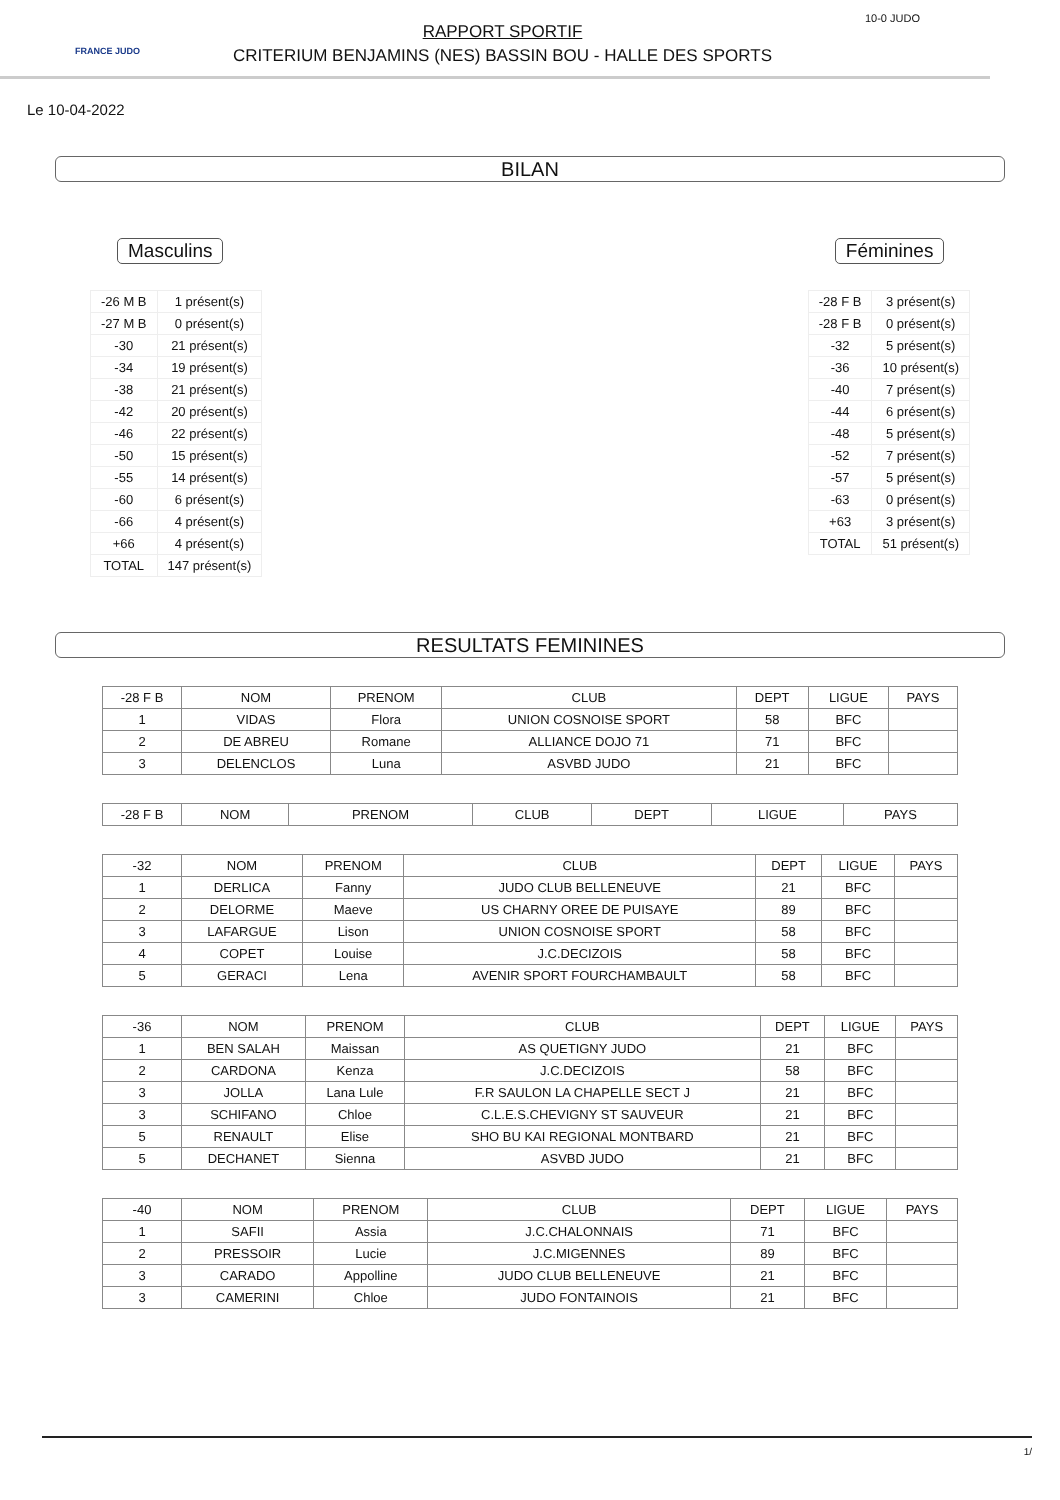FRANCE JUDO
RAPPORT SPORTIF
CRITERIUM BENJAMINS (NES) BASSIN BOU - HALLE DES SPORTS
10-0 JUDO
Le 10-04-2022
BILAN
Masculins
| -26 M B | 1 présent(s) |
| -27 M B | 0 présent(s) |
| -30 | 21 présent(s) |
| -34 | 19 présent(s) |
| -38 | 21 présent(s) |
| -42 | 20 présent(s) |
| -46 | 22 présent(s) |
| -50 | 15 présent(s) |
| -55 | 14 présent(s) |
| -60 | 6 présent(s) |
| -66 | 4 présent(s) |
| +66 | 4 présent(s) |
| TOTAL | 147 présent(s) |
Féminines
| -28 F B | 3 présent(s) |
| -28 F B | 0 présent(s) |
| -32 | 5 présent(s) |
| -36 | 10 présent(s) |
| -40 | 7 présent(s) |
| -44 | 6 présent(s) |
| -48 | 5 présent(s) |
| -52 | 7 présent(s) |
| -57 | 5 présent(s) |
| -63 | 0 présent(s) |
| +63 | 3 présent(s) |
| TOTAL | 51 présent(s) |
RESULTATS FEMININES
| -28 F B | NOM | PRENOM | CLUB | DEPT | LIGUE | PAYS |
| --- | --- | --- | --- | --- | --- | --- |
| 1 | VIDAS | Flora | UNION COSNOISE SPORT | 58 | BFC | |
| 2 | DE ABREU | Romane | ALLIANCE DOJO 71 | 71 | BFC | |
| 3 | DELENCLOS | Luna | ASVBD JUDO | 21 | BFC | |
| -28 F B | NOM | PRENOM | CLUB | DEPT | LIGUE | PAYS |
| --- | --- | --- | --- | --- | --- | --- |
| -32 | NOM | PRENOM | CLUB | DEPT | LIGUE | PAYS |
| --- | --- | --- | --- | --- | --- | --- |
| 1 | DERLICA | Fanny | JUDO CLUB BELLENEUVE | 21 | BFC | |
| 2 | DELORME | Maeve | US CHARNY OREE DE PUISAYE | 89 | BFC | |
| 3 | LAFARGUE | Lison | UNION COSNOISE SPORT | 58 | BFC | |
| 4 | COPET | Louise | J.C.DECIZOIS | 58 | BFC | |
| 5 | GERACI | Lena | AVENIR SPORT FOURCHAMBAULT | 58 | BFC | |
| -36 | NOM | PRENOM | CLUB | DEPT | LIGUE | PAYS |
| --- | --- | --- | --- | --- | --- | --- |
| 1 | BEN SALAH | Maissan | AS QUETIGNY JUDO | 21 | BFC | |
| 2 | CARDONA | Kenza | J.C.DECIZOIS | 58 | BFC | |
| 3 | JOLLA | Lana Lule | F.R SAULON LA CHAPELLE SECT J | 21 | BFC | |
| 3 | SCHIFANO | Chloe | C.L.E.S.CHEVIGNY ST SAUVEUR | 21 | BFC | |
| 5 | RENAULT | Elise | SHO BU KAI REGIONAL MONTBARD | 21 | BFC | |
| 5 | DECHANET | Sienna | ASVBD JUDO | 21 | BFC | |
| -40 | NOM | PRENOM | CLUB | DEPT | LIGUE | PAYS |
| --- | --- | --- | --- | --- | --- | --- |
| 1 | SAFII | Assia | J.C.CHALONNAIS | 71 | BFC | |
| 2 | PRESSOIR | Lucie | J.C.MIGENNES | 89 | BFC | |
| 3 | CARADO | Appolline | JUDO CLUB BELLENEUVE | 21 | BFC | |
| 3 | CAMERINI | Chloe | JUDO FONTAINOIS | 21 | BFC | |
1/